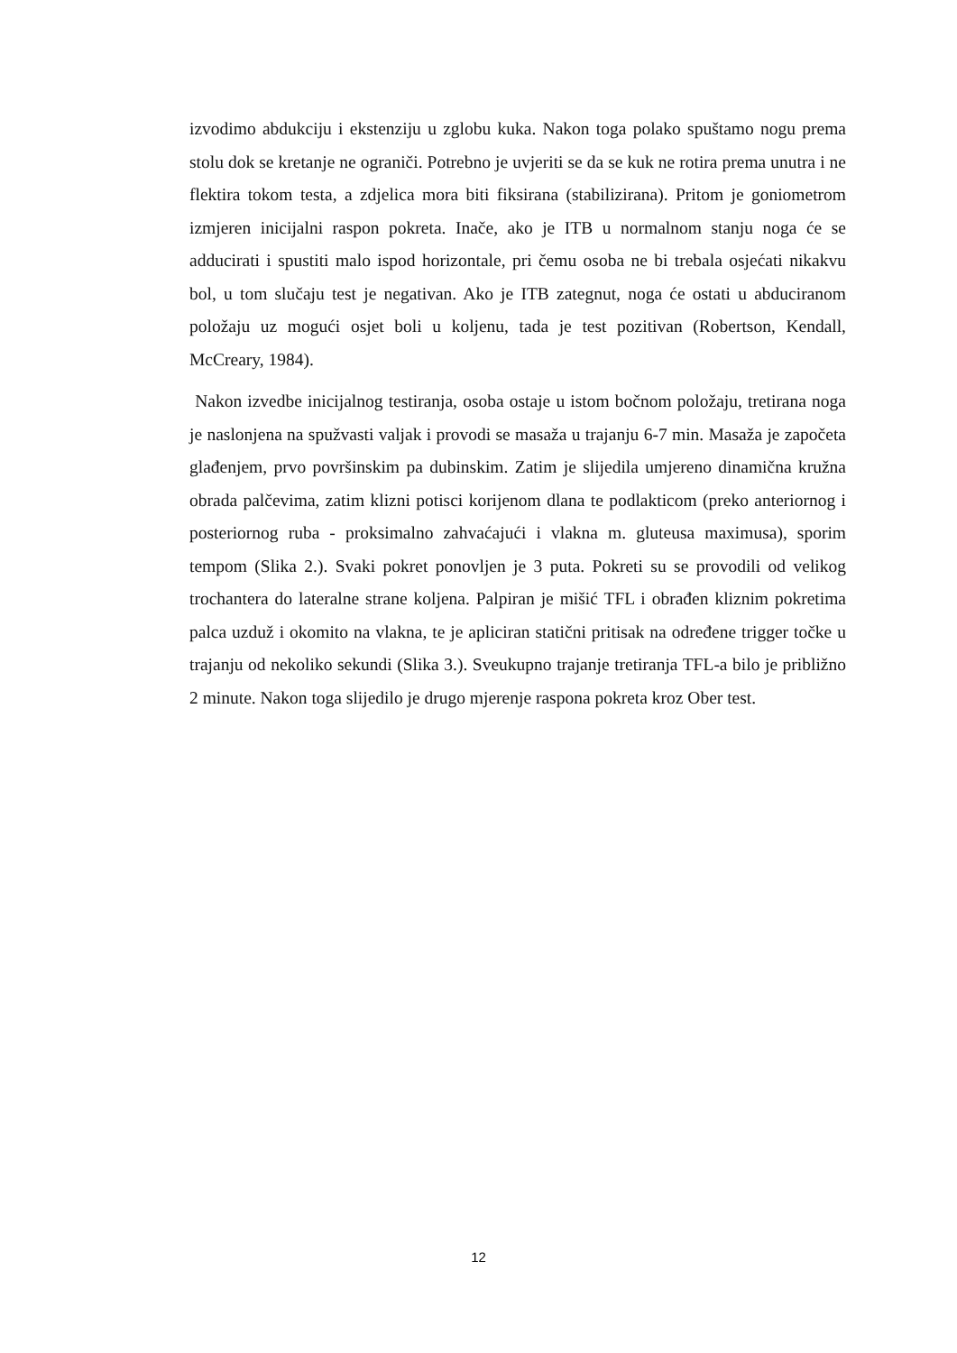izvodimo abdukciju i ekstenziju u zglobu kuka. Nakon toga polako spuštamo nogu prema stolu dok se kretanje ne ograniči. Potrebno je uvjeriti se da se kuk ne rotira prema unutra i ne flektira tokom testa, a zdjelica mora biti fiksirana (stabilizirana). Pritom je goniometrom izmjeren inicijalni raspon pokreta. Inače, ako je ITB u normalnom stanju noga će se adducirati i spustiti malo ispod horizontale, pri čemu osoba ne bi trebala osjećati nikakvu bol, u tom slučaju test je negativan. Ako je ITB zategnut, noga će ostati u abduciranom položaju uz mogući osjet boli u koljenu, tada je test pozitivan (Robertson, Kendall, McCreary, 1984).
Nakon izvedbe inicijalnog testiranja, osoba ostaje u istom bočnom položaju, tretirana noga je naslonjena na spužvasti valjak i provodi se masaža u trajanju 6-7 min. Masaža je započeta glađenjem, prvo površinskim pa dubinskim. Zatim je slijedila umjereno dinamična kružna obrada palčevima, zatim klizni potisci korijenom dlana te podlakticom (preko anteriornog i posteriornog ruba - proksimalno zahvaćajući i vlakna m. gluteusa maximusa), sporim tempom (Slika 2.). Svaki pokret ponovljen je 3 puta. Pokreti su se provodili od velikog trochantera do lateralne strane koljena. Palpiran je mišić TFL i obrađen kliznim pokretima palca uzduž i okomito na vlakna, te je apliciran statični pritisak na određene trigger točke u trajanju od nekoliko sekundi (Slika 3.). Sveukupno trajanje tretiranja TFL-a bilo je približno 2 minute. Nakon toga slijedilo je drugo mjerenje raspona pokreta kroz Ober test.
12